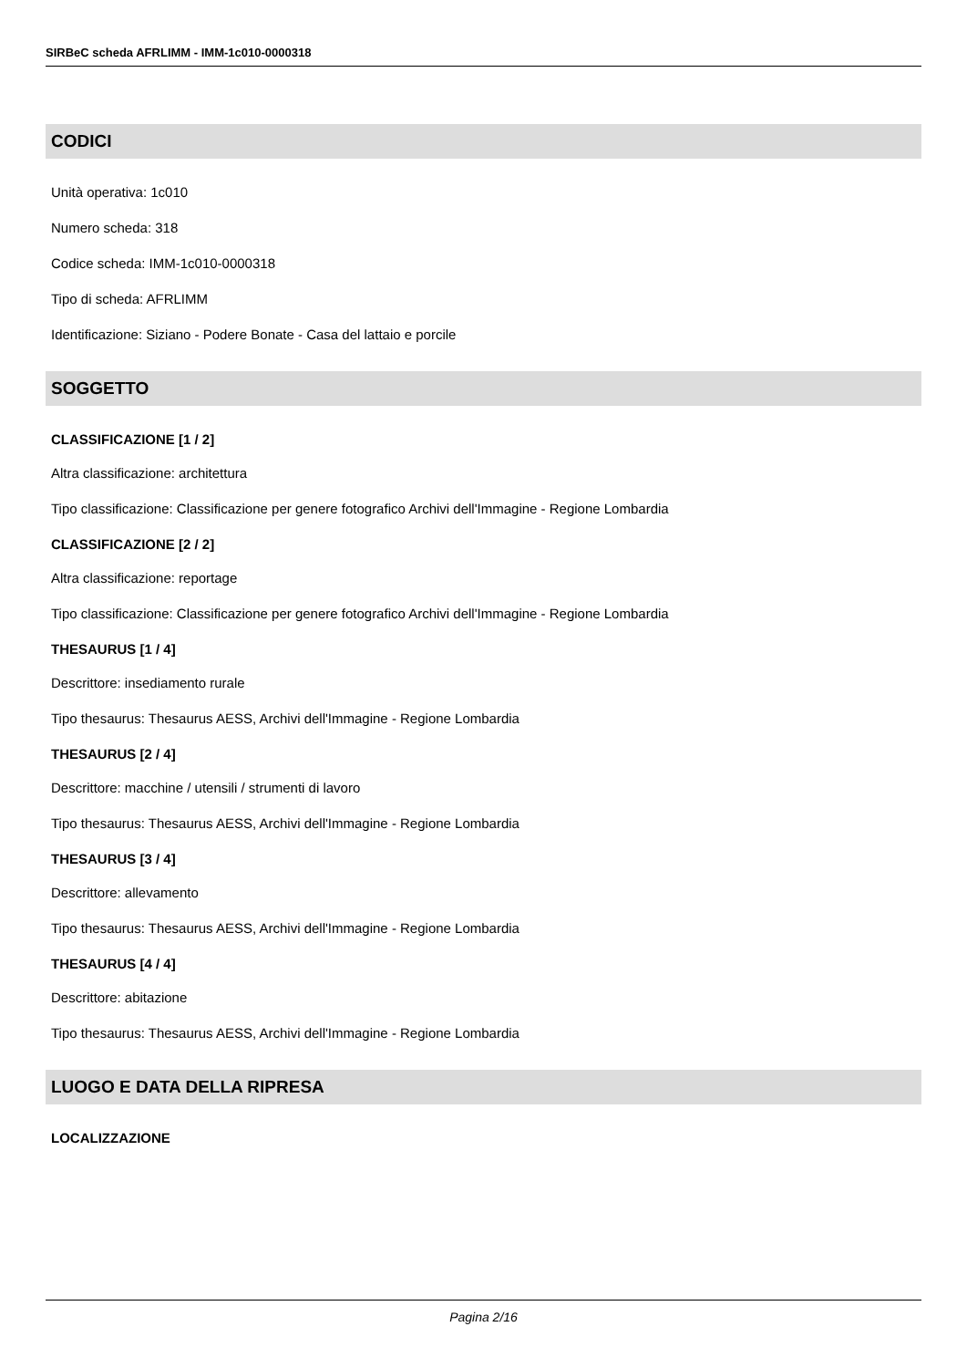SIRBeC scheda AFRLIMM - IMM-1c010-0000318
CODICI
Unità operativa: 1c010
Numero scheda: 318
Codice scheda: IMM-1c010-0000318
Tipo di scheda: AFRLIMM
Identificazione: Siziano - Podere Bonate - Casa del lattaio e porcile
SOGGETTO
CLASSIFICAZIONE [1 / 2]
Altra classificazione: architettura
Tipo classificazione: Classificazione per genere fotografico Archivi dell'Immagine - Regione Lombardia
CLASSIFICAZIONE [2 / 2]
Altra classificazione: reportage
Tipo classificazione: Classificazione per genere fotografico Archivi dell'Immagine - Regione Lombardia
THESAURUS [1 / 4]
Descrittore: insediamento rurale
Tipo thesaurus: Thesaurus AESS, Archivi dell'Immagine - Regione Lombardia
THESAURUS [2 / 4]
Descrittore: macchine / utensili / strumenti di lavoro
Tipo thesaurus: Thesaurus AESS, Archivi dell'Immagine - Regione Lombardia
THESAURUS [3 / 4]
Descrittore: allevamento
Tipo thesaurus: Thesaurus AESS, Archivi dell'Immagine - Regione Lombardia
THESAURUS [4 / 4]
Descrittore: abitazione
Tipo thesaurus: Thesaurus AESS, Archivi dell'Immagine - Regione Lombardia
LUOGO E DATA DELLA RIPRESA
LOCALIZZAZIONE
Pagina 2/16